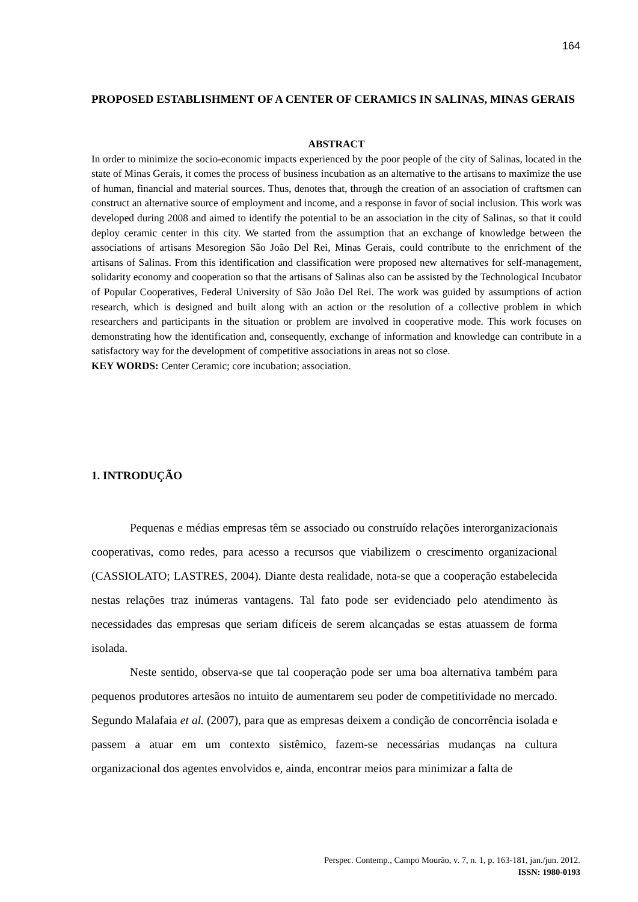164
PROPOSED ESTABLISHMENT OF A CENTER OF CERAMICS IN SALINAS, MINAS GERAIS
ABSTRACT
In order to minimize the socio-economic impacts experienced by the poor people of the city of Salinas, located in the state of Minas Gerais, it comes the process of business incubation as an alternative to the artisans to maximize the use of human, financial and material sources. Thus, denotes that, through the creation of an association of craftsmen can construct an alternative source of employment and income, and a response in favor of social inclusion. This work was developed during 2008 and aimed to identify the potential to be an association in the city of Salinas, so that it could deploy ceramic center in this city. We started from the assumption that an exchange of knowledge between the associations of artisans Mesoregion São João Del Rei, Minas Gerais, could contribute to the enrichment of the artisans of Salinas. From this identification and classification were proposed new alternatives for self-management, solidarity economy and cooperation so that the artisans of Salinas also can be assisted by the Technological Incubator of Popular Cooperatives, Federal University of São João Del Rei. The work was guided by assumptions of action research, which is designed and built along with an action or the resolution of a collective problem in which researchers and participants in the situation or problem are involved in cooperative mode. This work focuses on demonstrating how the identification and, consequently, exchange of information and knowledge can contribute in a satisfactory way for the development of competitive associations in areas not so close.
KEY WORDS: Center Ceramic; core incubation; association.
1. INTRODUÇÃO
Pequenas e médias empresas têm se associado ou construído relações interorganizacionais cooperativas, como redes, para acesso a recursos que viabilizem o crescimento organizacional (CASSIOLATO; LASTRES, 2004). Diante desta realidade, nota-se que a cooperação estabelecida nestas relações traz inúmeras vantagens. Tal fato pode ser evidenciado pelo atendimento às necessidades das empresas que seriam difíceis de serem alcançadas se estas atuassem de forma isolada.
Neste sentido, observa-se que tal cooperação pode ser uma boa alternativa também para pequenos produtores artesãos no intuito de aumentarem seu poder de competitividade no mercado. Segundo Malafaia et al. (2007), para que as empresas deixem a condição de concorrência isolada e passem a atuar em um contexto sistêmico, fazem-se necessárias mudanças na cultura organizacional dos agentes envolvidos e, ainda, encontrar meios para minimizar a falta de
Perspec. Contemp., Campo Mourão, v. 7, n. 1, p. 163-181, jan./jun. 2012.
ISSN: 1980-0193